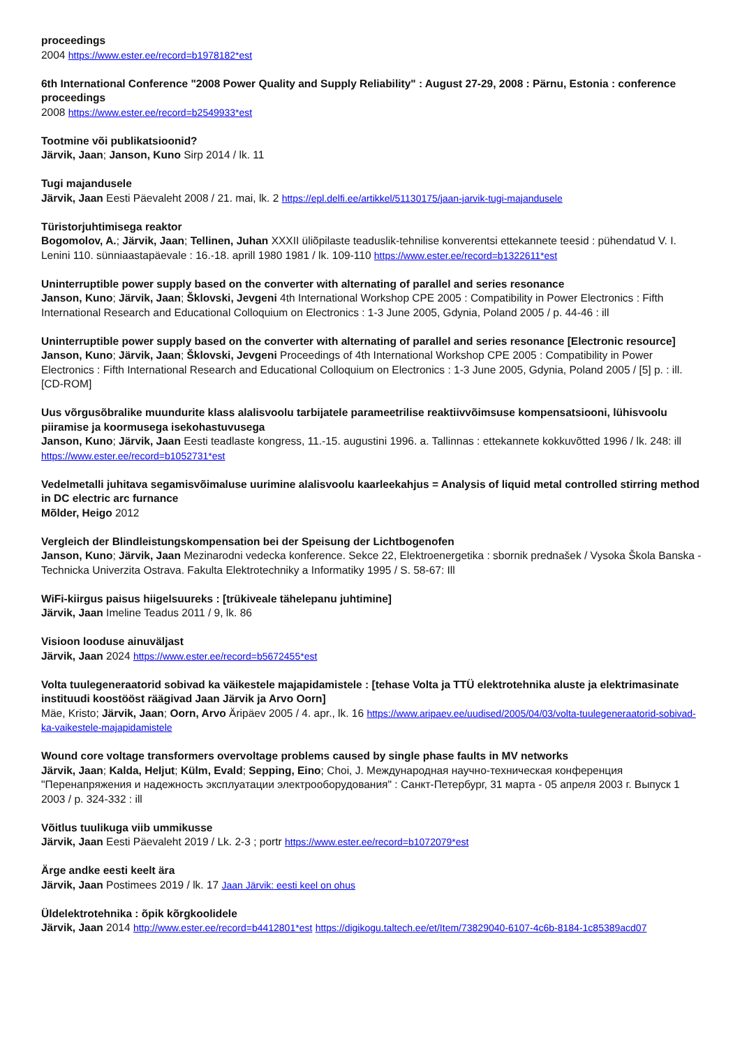proceedings
2004 https://www.ester.ee/record=b1978182*est
6th International Conference "2008 Power Quality and Supply Reliability" : August 27-29, 2008 : Pärnu, Estonia : conference proceedings
2008 https://www.ester.ee/record=b2549933*est
Tootmine või publikatsioonid?
Järvik, Jaan; Janson, Kuno Sirp 2014 / lk. 11
Tugi majandusele
Järvik, Jaan Eesti Päevaleht 2008 / 21. mai, lk. 2 https://epl.delfi.ee/artikkel/51130175/jaan-jarvik-tugi-majandusele
Türistorjuhtimisega reaktor
Bogomolov, A.; Järvik, Jaan; Tellinen, Juhan XXXII üliõpilaste teaduslik-tehnilise konverentsi ettekannete teesid : pühendatud V. I. Lenini 110. sünniaastapäevale : 16.-18. aprill 1980 1981 / lk. 109-110 https://www.ester.ee/record=b1322611*est
Uninterruptible power supply based on the converter with alternating of parallel and series resonance
Janson, Kuno; Järvik, Jaan; Šklovski, Jevgeni 4th International Workshop CPE 2005 : Compatibility in Power Electronics : Fifth International Research and Educational Colloquium on Electronics : 1-3 June 2005, Gdynia, Poland 2005 / p. 44-46 : ill
Uninterruptible power supply based on the converter with alternating of parallel and series resonance [Electronic resource]
Janson, Kuno; Järvik, Jaan; Šklovski, Jevgeni Proceedings of 4th International Workshop CPE 2005 : Compatibility in Power Electronics : Fifth International Research and Educational Colloquium on Electronics : 1-3 June 2005, Gdynia, Poland 2005 / [5] p. : ill. [CD-ROM]
Uus võrgusõbralike muundurite klass alalisvoolu tarbijatele parameetrilise reaktiivvõimsuse kompensatsiooni, lühisvoolu piiramise ja koormusega isekohastuvusega
Janson, Kuno; Järvik, Jaan Eesti teadlaste kongress, 11.-15. augustini 1996. a. Tallinnas : ettekannete kokkuvõtted 1996 / lk. 248: ill https://www.ester.ee/record=b1052731*est
Vedelmetalli juhitava segamisvõimaluse uurimine alalisvoolu kaarleekahjus = Analysis of liquid metal controlled stirring method in DC electric arc furnance
Mõlder, Heigo 2012
Vergleich der Blindleistungskompensation bei der Speisung der Lichtbogenofen
Janson, Kuno; Järvik, Jaan Mezinarodni vedecka konference. Sekce 22, Elektroenergetika : sbornik prednašek / Vysoka Škola Banska - Technicka Univerzita Ostrava. Fakulta Elektrotechniky a Informatiky 1995 / S. 58-67: Ill
WiFi-kiirgus paisus hiigelsuureks : [trükiveale tähelepanu juhtimine]
Järvik, Jaan Imeline Teadus 2011 / 9, lk. 86
Visioon looduse ainuväljast
Järvik, Jaan 2024 https://www.ester.ee/record=b5672455*est
Volta tuulegeneraatorid sobivad ka väikestele majapidamistele : [tehase Volta ja TTÜ elektrotehnika aluste ja elektrimasinate instituudi koostööst räägivad Jaan Järvik ja Arvo Oorn]
Mäe, Kristo; Järvik, Jaan; Oorn, Arvo Äripäev 2005 / 4. apr., lk. 16 https://www.aripaev.ee/uudised/2005/04/03/volta-tuulegeneraatorid-sobivad-ka-vaikestele-majapidamistele
Wound core voltage transformers overvoltage problems caused by single phase faults in MV networks
Järvik, Jaan; Kalda, Heljut; Külm, Evald; Sepping, Eino; Choi, J. Международная научно-техническая конференция "Перенапряжения и надежность эксплуатации электрооборудования" : Санкт-Петербург, 31 марта - 05 апреля 2003 г. Выпуск 1 2003 / p. 324-332 : ill
Võitlus tuulikuga viib ummikusse
Järvik, Jaan Eesti Päevaleht 2019 / Lk. 2-3 ; portr https://www.ester.ee/record=b1072079*est
Ärge andke eesti keelt ära
Järvik, Jaan Postimees 2019 / lk. 17 Jaan Järvik: eesti keel on ohus
Üldelektrotehnika : õpik kõrgkoolidele
Järvik, Jaan 2014 http://www.ester.ee/record=b4412801*est https://digikogu.taltech.ee/et/Item/73829040-6107-4c6b-8184-1c85389acd07